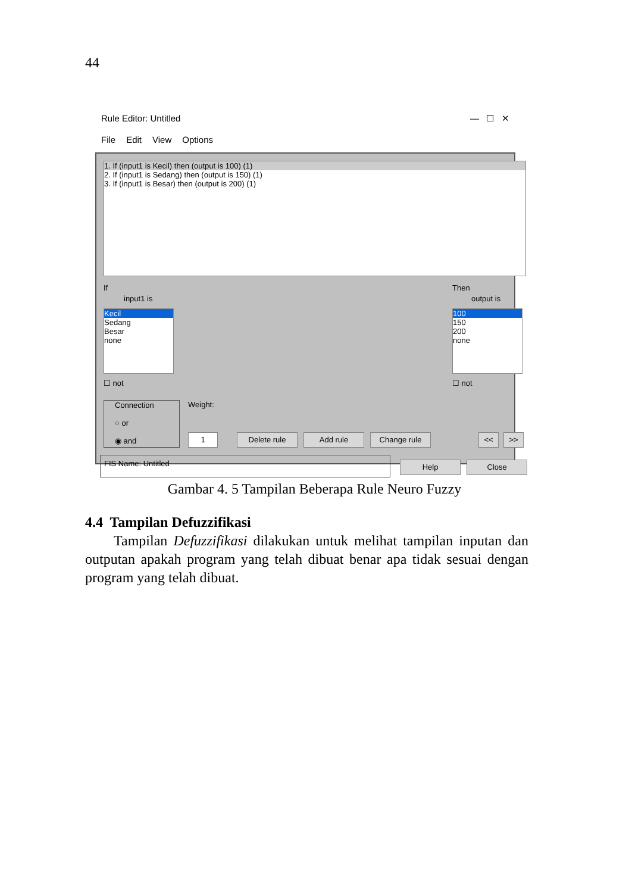44
Rule Editor: Untitled — ☐ ✕
File Edit View Options
1. If (input1 is Kecil) then (output is 100) (1)
2. If (input1 is Sedang) then (output is 150) (1)
3. If (input1 is Besar) then (output is 200) (1)
If
input1 is
Kecil
Sedang
Besar
none
☐ not
Then
output is
100
150
200
none
☐ not
Connection
○ or
◉ and
Weight:
1 Delete rule Add rule Change rule << >>
FIS Name: Untitled
Help Close
Gambar 4. 5 Tampilan Beberapa Rule Neuro Fuzzy
4.4 Tampilan Defuzzifikasi
Tampilan Defuzzifikasi dilakukan untuk melihat tampilan inputan dan outputan apakah program yang telah dibuat benar apa tidak sesuai dengan program yang telah dibuat.